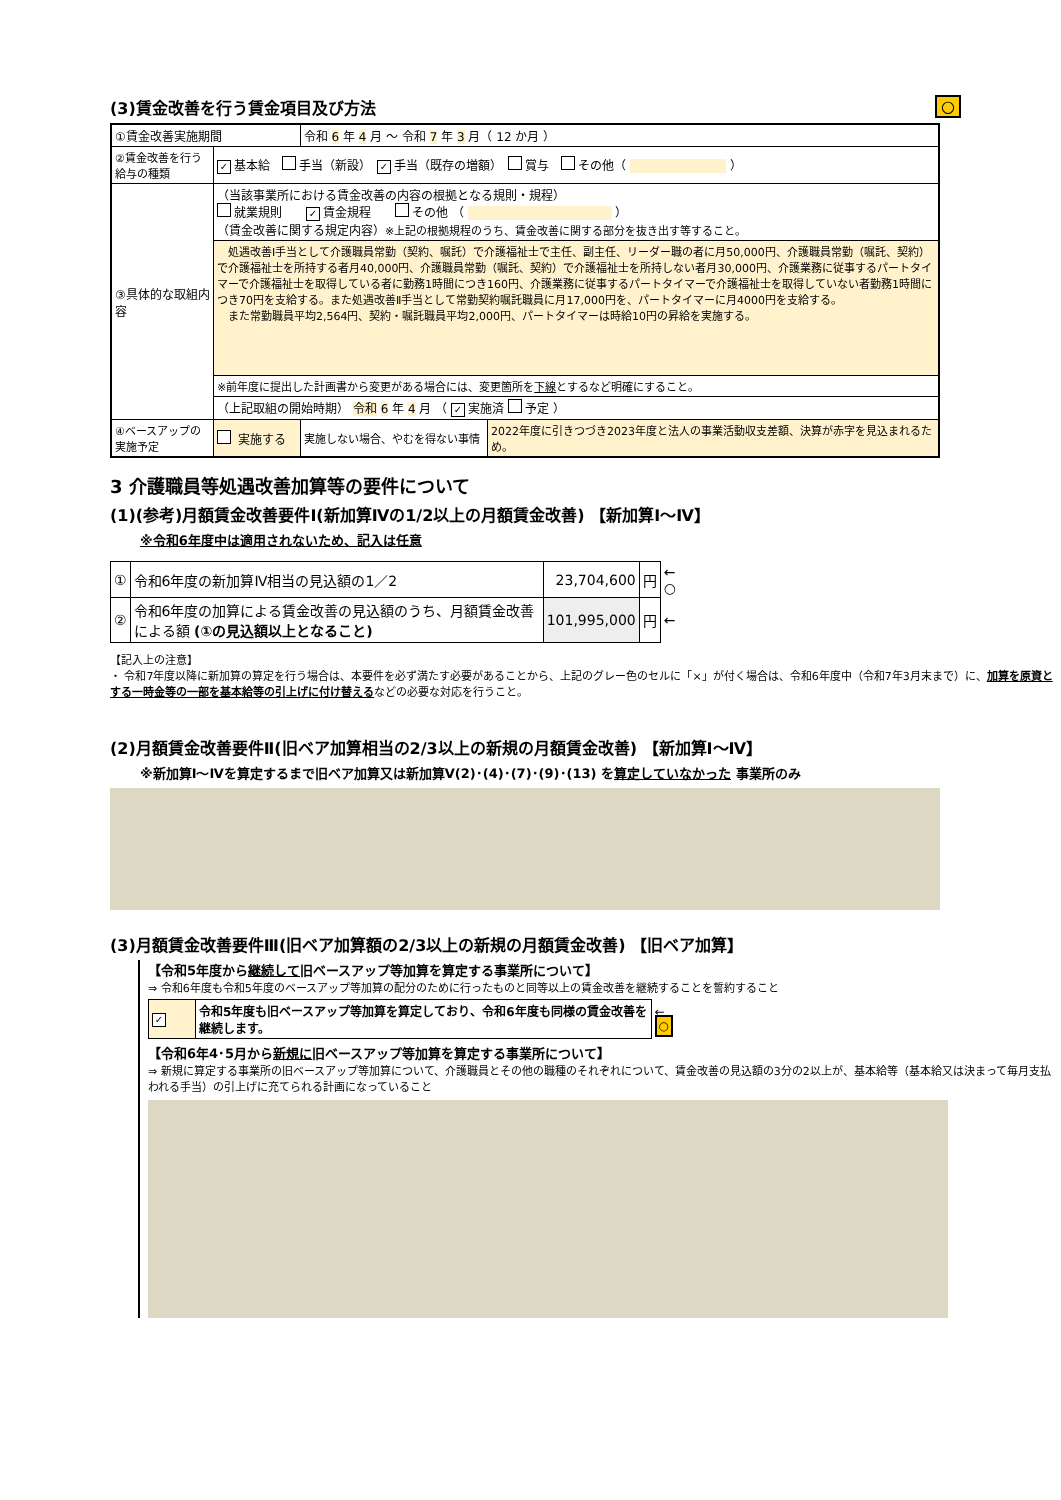(3)賃金改善を行う賃金項目及び方法 ○
| ①賃金改善実施期間 | | 令和 6 年 4 月 ～ 令和 7 年 3 月（ 12 か月 ） | |
| ②賃金改善を行う給与の種類 | ✓ 基本給 手当（新設） ✓ 手当（既存の増額） 賞与 その他（ ） | | |
| ③具体的な取組内容 | （当該事業所における賃金改善の内容の根拠となる規則・規程） 就業規則 ✓ 賃金規程 その他 （ ） （賃金改善に関する規定内容） ※上記の根拠規程のうち、賃金改善に関する部分を抜き出す等すること。 | | |
| | 処遇改善Ⅰ手当として介護職員常勤（契約、嘱託）で介護福祉士で主任、副主任、リーダー職の者に月50,000円、介護職員常勤（嘱託、契約）で介護福祉士を所持する者月40,000円、介護職員常勤（嘱託、契約）で介護福祉士を所持しない者月30,000円、介護業務に従事するパートタイマーで介護福祉士を取得している者に勤務1時間につき160円、介護業務に従事するパートタイマーで介護福祉士を取得していない者勤務1時間につき70円を支給する。また処遇改善Ⅱ手当として常勤契約嘱託職員に月17,000円を、パートタイマーに月4000円を支給する。 また常勤職員平均2,564円、契約・嘱託職員平均2,000円、パートタイマーは時給10円の昇給を実施する。 | | |
| | ※前年度に提出した計画書から変更がある場合には、変更箇所を 下線 とするなど明確にすること。 | | |
| | （上記取組の開始時期） 令和 6 年 4 月 （ ✓ 実施済 予定 ） | | |
| ④ベースアップの実施予定 | 実施する | 実施しない場合、やむを得ない事情 | 2022年度に引きつづき2023年度と法人の事業活動収支差額、決算が赤字を見込まれるため。 |
3 介護職員等処遇改善加算等の要件について
(1)(参考)月額賃金改善要件Ⅰ(新加算Ⅳの1/2以上の月額賃金改善) 【新加算Ⅰ～Ⅳ】
※令和6年度中は適用されないため、記入は任意
| ① | 令和6年度の新加算Ⅳ相当の見込額の1／2 | 23,704,600 | 円 | ← ○ |
| ② | 令和6年度の加算による賃金改善の見込額のうち、月額賃金改善による額 (①の見込額以上となること) | 101,995,000 | 円 | ← |
【記入上の注意】
・ 令和7年度以降に新加算の算定を行う場合は、本要件を必ず満たす必要があることから、上記のグレー色のセルに「×」が付く場合は、令和6年度中（令和7年3月末まで）に、加算を原資とする一時金等の一部を基本給等の引上げに付け替えるなどの必要な対応を行うこと。
(2)月額賃金改善要件Ⅱ(旧ベア加算相当の2/3以上の新規の月額賃金改善) 【新加算Ⅰ～Ⅳ】
※新加算Ⅰ～Ⅳを算定するまで旧ベア加算又は新加算Ⅴ(2)･(4)･(7)･(9)･(13) を算定していなかった 事業所のみ
(3)月額賃金改善要件Ⅲ(旧ベア加算額の2/3以上の新規の月額賃金改善) 【旧ベア加算】
【令和5年度から継続して旧ベースアップ等加算を算定する事業所について】
⇒ 令和6年度も令和5年度のベースアップ等加算の配分のために行ったものと同等以上の賃金改善を継続することを誓約すること
| ✓ | 令和5年度も旧ベースアップ等加算を算定しており、令和6年度も同様の賃金改善を継続します。 | ← ○ |
【令和6年4･5月から新規に旧ベースアップ等加算を算定する事業所について】
⇒ 新規に算定する事業所の旧ベースアップ等加算について、介護職員とその他の職種のそれぞれについて、賃金改善の見込額の3分の2以上が、基本給等（基本給又は決まって毎月支払われる手当）の引上げに充てられる計画になっていること